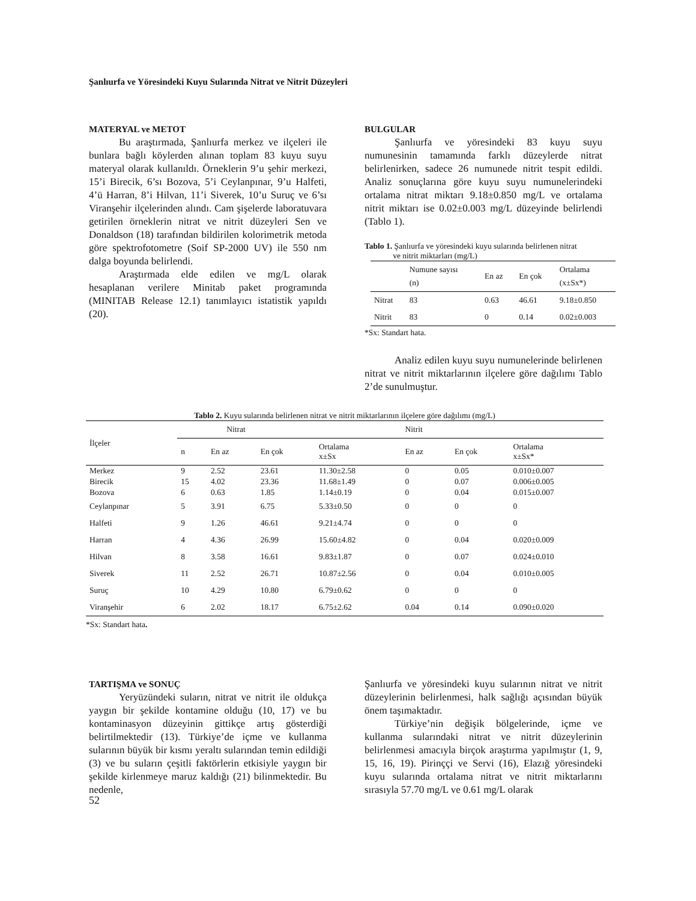Şanlıurfa ve Yöresindeki Kuyu Sularında Nitrat ve Nitrit Düzeyleri
MATERYAL ve METOT
Bu araştırmada, Şanlıurfa merkez ve ilçeleri ile bunlara bağlı köylerden alınan toplam 83 kuyu suyu materyal olarak kullanıldı. Örneklerin 9’u şehir merkezi, 15’i Birecik, 6’sı Bozova, 5’i Ceylanpınar, 9’u Halfeti, 4’ü Harran, 8’i Hilvan, 11’i Siverek, 10’u Suruç ve 6’sı Viranşehir ilçelerinden alındı. Cam şişelerde laboratuvara getirilen örneklerin nitrat ve nitrit düzeyleri Sen ve Donaldson (18) tarafından bildirilen kolorimetrik metoda göre spektrofotometre (Soif SP-2000 UV) ile 550 nm dalga boyunda belirlendi.
Araştırmada elde edilen ve mg/L olarak hesaplanan verilere Minitab paket programında (MINITAB Release 12.1) tanımlayıcı istatistik yapıldı (20).
BULGULAR
Şanlıurfa ve yöresindeki 83 kuyu suyu numunesinin tamamında farklı düzeylerde nitrat belirlenirken, sadece 26 numunede nitrit tespit edildi. Analiz sonuçlarına göre kuyu suyu numunelerindeki ortalama nitrat miktarı 9.18±0.850 mg/L ve ortalama nitrit miktarı ise 0.02±0.003 mg/L düzeyinde belirlendi (Tablo 1).
Tablo 1. Şanlıurfa ve yöresindeki kuyu sularında belirlenen nitrat
ve nitrit miktarları (mg/L)
| | Numune sayısı (n) | En az | En çok | Ortalama (x±Sx*) |
| --- | --- | --- | --- | --- |
| Nitrat | 83 | 0.63 | 46.61 | 9.18±0.850 |
| Nitrit | 83 | 0 | 0.14 | 0.02±0.003 |
*Sx: Standart hata.
Analiz edilen kuyu suyu numunelerinde belirlenen nitrat ve nitrit miktarlarının ilçelere göre dağılımı Tablo 2’de sunulmuştur.
Tablo 2. Kuyu sularında belirlenen nitrat ve nitrit miktarlarının ilçelere göre dağılımı (mg/L)
| İlçeler | Nitrat | | | | Nitrit | | |
| --- | --- | --- | --- | --- | --- | --- | --- |
| | n | En az | En çok | Ortalama x±Sx | En az | En çok | Ortalama x±Sx* |
| Merkez | 9 | 2.52 | 23.61 | 11.30±2.58 | 0 | 0.05 | 0.010±0.007 |
| Birecik | 15 | 4.02 | 23.36 | 11.68±1.49 | 0 | 0.07 | 0.006±0.005 |
| Bozova | 6 | 0.63 | 1.85 | 1.14±0.19 | 0 | 0.04 | 0.015±0.007 |
| Ceylanpınar | 5 | 3.91 | 6.75 | 5.33±0.50 | 0 | 0 | 0 |
| Halfeti | 9 | 1.26 | 46.61 | 9.21±4.74 | 0 | 0 | 0 |
| Harran | 4 | 4.36 | 26.99 | 15.60±4.82 | 0 | 0.04 | 0.020±0.009 |
| Hilvan | 8 | 3.58 | 16.61 | 9.83±1.87 | 0 | 0.07 | 0.024±0.010 |
| Siverek | 11 | 2.52 | 26.71 | 10.87±2.56 | 0 | 0.04 | 0.010±0.005 |
| Suruç | 10 | 4.29 | 10.80 | 6.79±0.62 | 0 | 0 | 0 |
| Viranşehir | 6 | 2.02 | 18.17 | 6.75±2.62 | 0.04 | 0.14 | 0.090±0.020 |
*Sx: Standart hata.
TARTIŞMA ve SONUÇ
Yeryüzündeki suların, nitrat ve nitrit ile oldukça yaygın bir şekilde kontamine olduğu (10, 17) ve bu kontaminasyon düzeyinin gittikçe artış gösterdiği belirtilmektedir (13). Türkiye’de içme ve kullanma sularının büyük bir kısmı yeraltı sularından temin edildiği (3) ve bu suların çeşitli faktörlerin etkisiyle yaygın bir şekilde kirlenmeye maruz kaldığı (21) bilinmektedir. Bu nedenle,
Şanlıurfa ve yöresindeki kuyu sularının nitrat ve nitrit düzeylerinin belirlenmesi, halk sağlığı açısından büyük önem taşımaktadır.
Türkiye’nin değişik bölgelerinde, içme ve kullanma sularındaki nitrat ve nitrit düzeylerinin belirlenmesi amacıyla birçok araştırma yapılmıştır (1, 9, 15, 16, 19). Pirinççi ve Servi (16), Elazığ yöresindeki kuyu sularında ortalama nitrat ve nitrit miktarlarını sırasıyla 57.70 mg/L ve 0.61 mg/L olarak
52